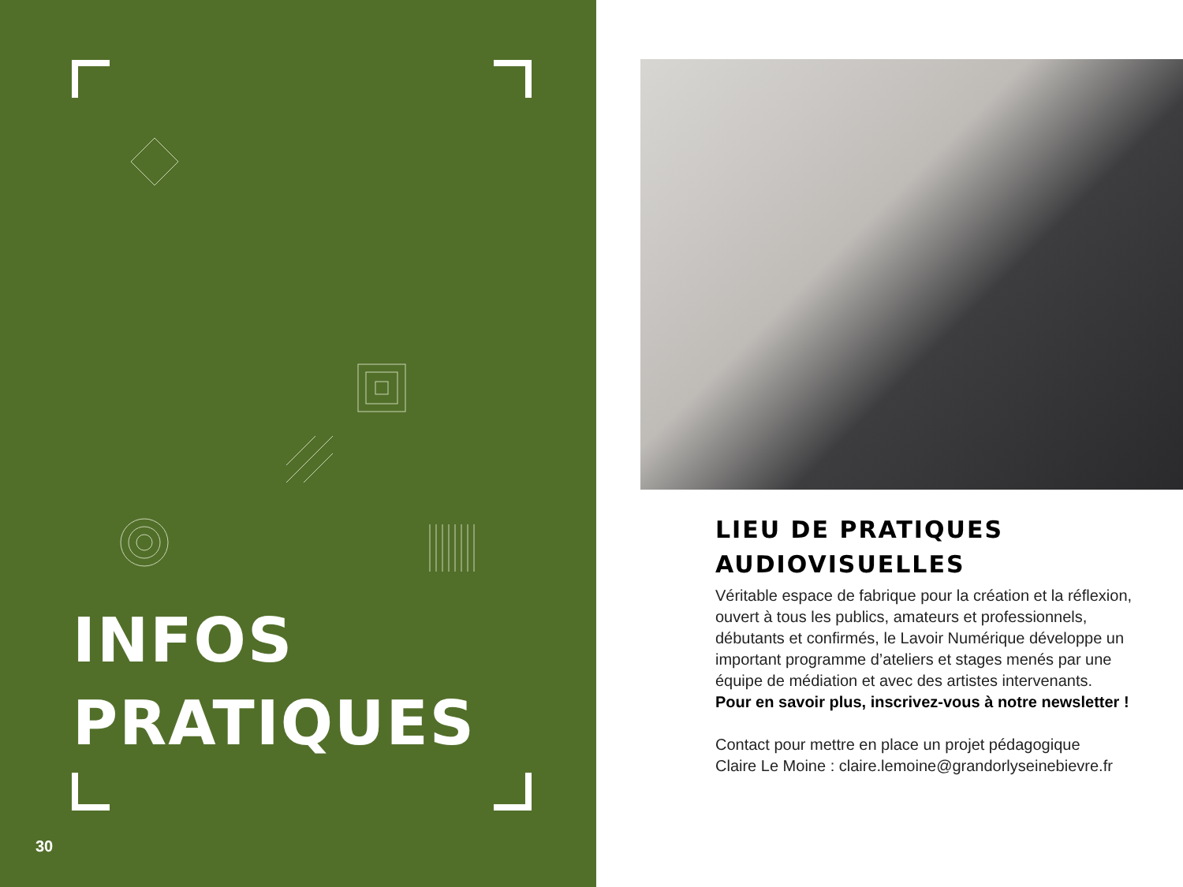INFOS
PRATIQUES
30
LIEU DE PRATIQUES AUDIOVISUELLES
Véritable espace de fabrique pour la création et la réflexion, ouvert à tous les publics, amateurs et professionnels, débutants et confirmés, le Lavoir Numérique développe un important programme d’ateliers et stages menés par une équipe de médiation et avec des artistes intervenants.
Pour en savoir plus, inscrivez-vous à notre newsletter !
Contact pour mettre en place un projet pédagogique
Claire Le Moine : claire.lemoine@grandorlyseinebievre.fr